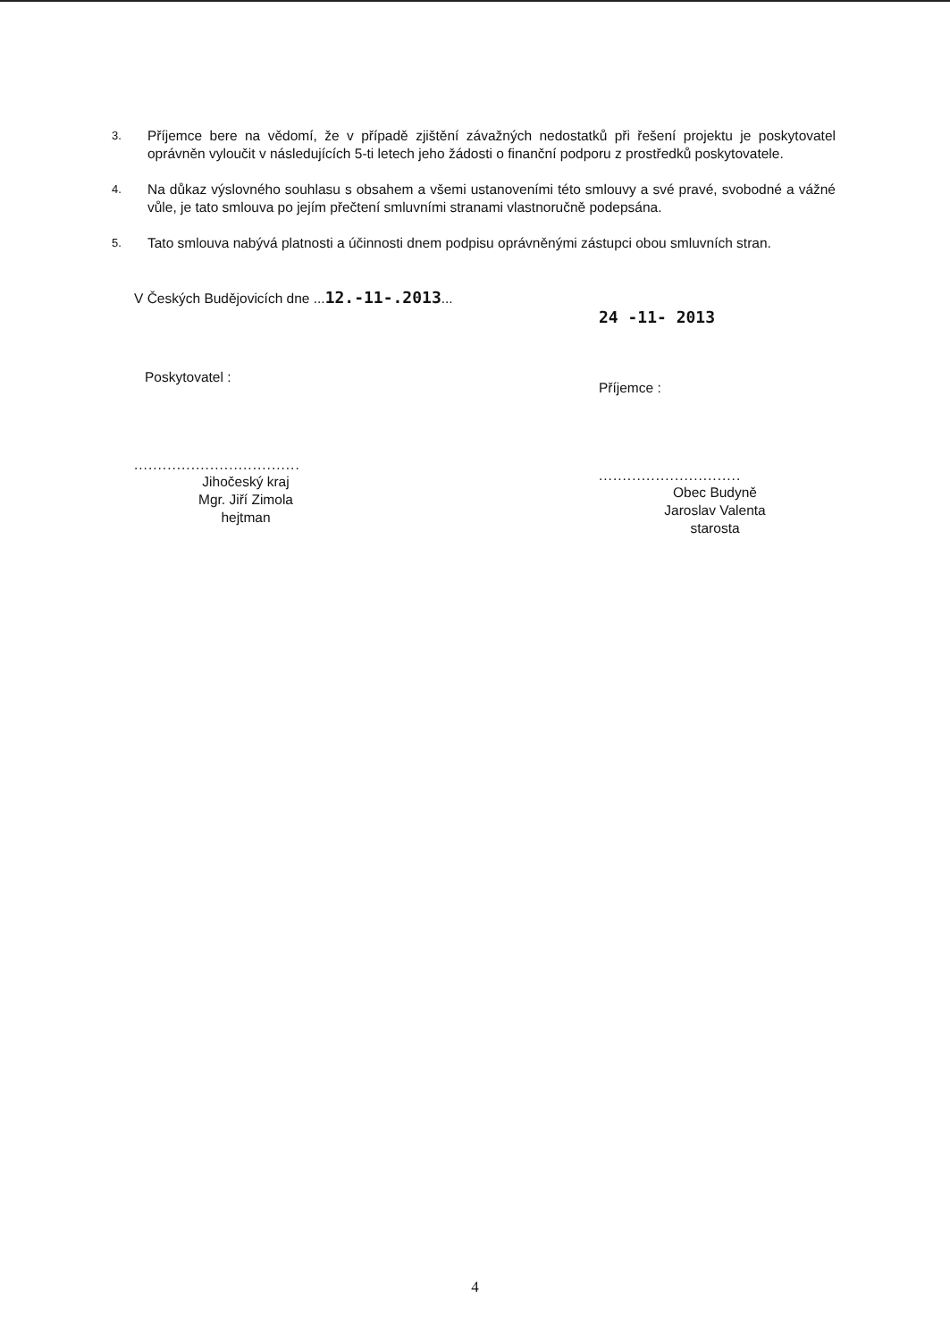3. Příjemce bere na vědomí, že v případě zjištění závažných nedostatků při řešení projektu je poskytovatel oprávněn vyloučit v následujících 5-ti letech jeho žádosti o finanční podporu z prostředků poskytovatele.
4. Na důkaz výslovného souhlasu s obsahem a všemi ustanoveními této smlouvy a své pravé, svobodné a vážné vůle, je tato smlouva po jejím přečtení smluvními stranami vlastnoručně podepsána.
5. Tato smlouva nabývá platnosti a účinnosti dnem podpisu oprávněnými zástupci obou smluvních stran.
V Českých Budějovicích dne ...12.-11-.2013...
Poskytovatel :
...................................
Jihočeský kraj
Mgr. Jiří Zimola
hejtman
24 -11- 2013
Příjemce :
..............................
Obec Budyně
Jaroslav Valenta
starosta
4